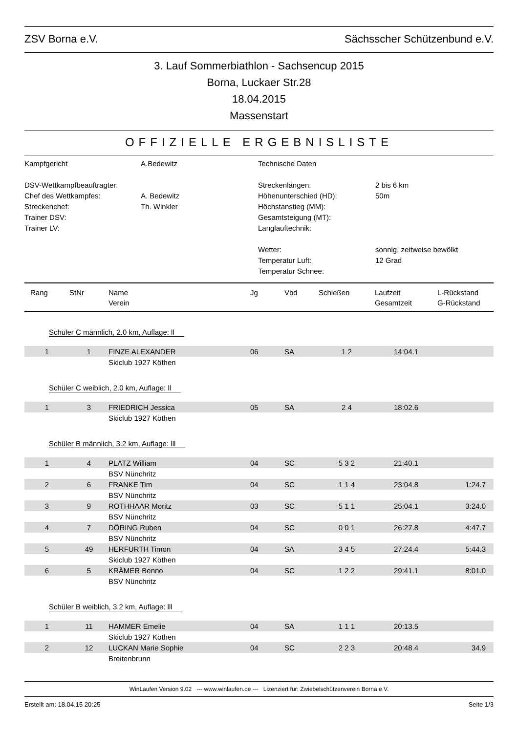ZSV Borna e.V. Sächsscher Schützenbund e.V.
3. Lauf Sommerbiathlon - Sachsencup 2015
Borna, Luckaer Str.28
18.04.2015
Massenstart
OFFIZIELLE ERGEBNISLISTE
Kampfgericht
DSV-Wettkampfbeauftragter:
Chef des Wettkampfes:
Streckenchef:
Trainer DSV:
Trainer LV:
A.Bedewitz
A. Bedewitz
Th. Winkler
Technische Daten
Streckenlängen:
Höhenunterschied (HD):
Höchstanstieg (MM):
Gesamtsteigung (MT):
Langlauftechnik:
Wetter:
Temperatur Luft:
Temperatur Schnee:
2 bis 6 km
50m
sonnig, zeitweise bewölkt
12 Grad
| Rang | StNr | Name Verein | Jg | Vbd | Schießen | Laufzeit Gesamtzeit | L-Rückstand G-Rückstand |
| --- | --- | --- | --- | --- | --- | --- | --- |
| Schüler C männlich, 2.0 km, Auflage: ll | | | | | | | |
| 1 | 1 | FINZE ALEXANDER | 06 | SA | 1 2 | 14:04.1 | |
| | | Skiclub 1927 Köthen | | | | | |
| Schüler C weiblich, 2.0 km, Auflage: ll | | | | | | | |
| 1 | 3 | FRIEDRICH Jessica | 05 | SA | 2 4 | 18:02.6 | |
| | | Skiclub 1927 Köthen | | | | | |
| Schüler B männlich, 3.2 km, Auflage: lll | | | | | | | |
| 1 | 4 | PLATZ William | 04 | SC | 5 3 2 | 21:40.1 | |
| | | BSV Nünchritz | | | | | |
| 2 | 6 | FRANKE Tim | 04 | SC | 1 1 4 | 23:04.8 | 1:24.7 |
| | | BSV Nünchritz | | | | | |
| 3 | 9 | ROTHHAAR Moritz | 03 | SC | 5 1 1 | 25:04.1 | 3:24.0 |
| | | BSV Nünchritz | | | | | |
| 4 | 7 | DÖRING Ruben | 04 | SC | 0 0 1 | 26:27.8 | 4:47.7 |
| | | BSV Nünchritz | | | | | |
| 5 | 49 | HERFURTH Timon | 04 | SA | 3 4 5 | 27:24.4 | 5:44.3 |
| | | Skiclub 1927 Köthen | | | | | |
| 6 | 5 | KRÄMER Benno | 04 | SC | 1 2 2 | 29:41.1 | 8:01.0 |
| | | BSV Nünchritz | | | | | |
| Schüler B weiblich, 3.2 km, Auflage: lll | | | | | | | |
| 1 | 11 | HAMMER Emelie | 04 | SA | 1 1 1 | 20:13.5 | |
| | | Skiclub 1927 Köthen | | | | | |
| 2 | 12 | LUCKAN Marie Sophie | 04 | SC | 2 2 3 | 20:48.4 | 34.9 |
| | | Breitenbrunn | | | | | |
WinLaufen Version 9.02 --- www.winlaufen.de --- Lizenziert für: Zwiebelschützenverein Borna e.V.
Erstellt am: 18.04.15 20:25 Seite 1/3